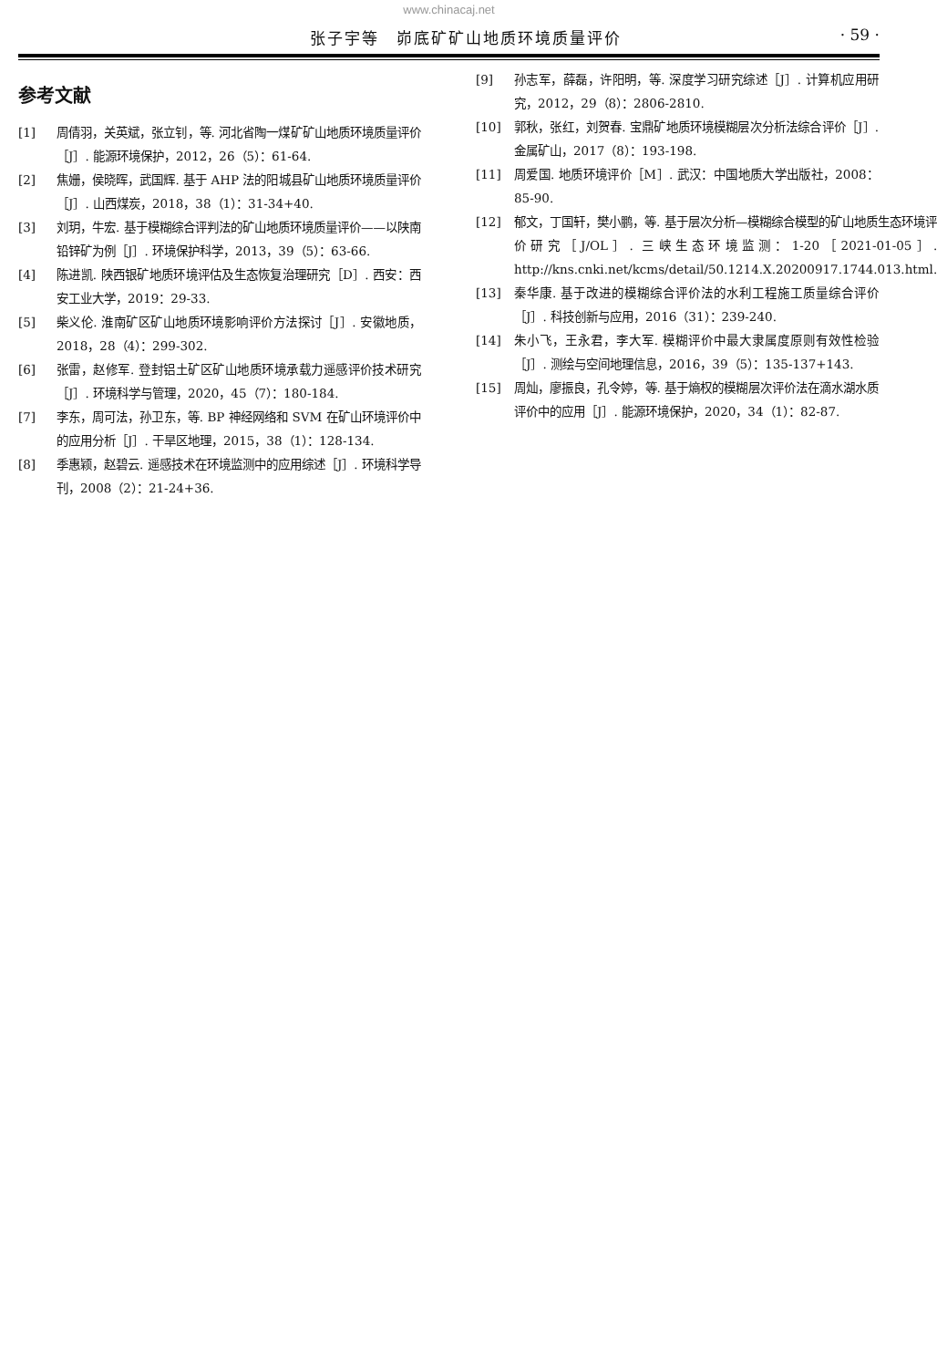www.chinacaj.net
张子宇等　峁底矿矿山地质环境质量评价 · 59 ·
参考文献
[1] 周倩羽，关英斌，张立钊，等. 河北省陶一煤矿矿山地质环境质量评价［J］. 能源环境保护，2012，26（5）：61-64.
[2] 焦姗，侯晓晖，武国辉. 基于 AHP 法的阳城县矿山地质环境质量评价［J］. 山西煤炭，2018，38（1）：31-34+40.
[3] 刘玥，牛宏. 基于模糊综合评判法的矿山地质环境质量评价——以陕南铅锌矿为例［J］. 环境保护科学，2013，39（5）：63-66.
[4] 陈进凯. 陕西银矿地质环境评估及生态恢复治理研究［D］. 西安：西安工业大学，2019：29-33.
[5] 柴义伦. 淮南矿区矿山地质环境影响评价方法探讨［J］. 安徽地质，2018，28（4）：299-302.
[6] 张雷，赵修军. 登封铝土矿区矿山地质环境承载力遥感评价技术研究［J］. 环境科学与管理，2020，45（7）：180-184.
[7] 李东，周可法，孙卫东，等. BP 神经网络和 SVM 在矿山环境评价中的应用分析［J］. 干旱区地理，2015，38（1）：128-134.
[8] 季惠颖，赵碧云. 遥感技术在环境监测中的应用综述［J］. 环境科学导刊，2008（2）：21-24+36.
[9] 孙志军，薛磊，许阳明，等. 深度学习研究综述［J］. 计算机应用研究，2012，29（8）：2806-2810.
[10] 郭秋，张红，刘贺春. 宝鼎矿地质环境模糊层次分析法综合评价［J］. 金属矿山，2017（8）：193-198.
[11] 周爱国. 地质环境评价［M］. 武汉：中国地质大学出版社，2008：85-90.
[12] 郁文，丁国轩，樊小鹏，等. 基于层次分析—模糊综合模型的矿山地质生态环境评价研究［J/OL］. 三峡生态环境监测：1-20［2021-01-05］. http://kns.cnki.net/kcms/detail/50.1214.X.20200917.1744.013.html.
[13] 秦华康. 基于改进的模糊综合评价法的水利工程施工质量综合评价［J］. 科技创新与应用，2016（31）：239-240.
[14] 朱小飞，王永君，李大军. 模糊评价中最大隶属度原则有效性检验［J］. 测绘与空间地理信息，2016，39（5）：135-137+143.
[15] 周灿，廖振良，孔令婷，等. 基于熵权的模糊层次评价法在滴水湖水质评价中的应用［J］. 能源环境保护，2020，34（1）：82-87.